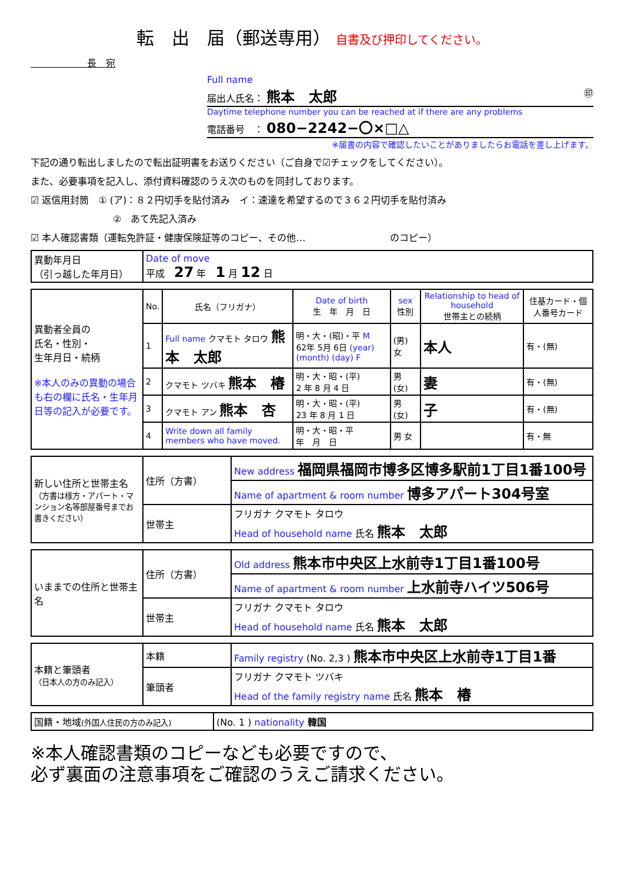転　出　届（郵送専用） 自書及び押印してください。
　　　　　　長　宛
Full name
届出人氏名： 熊本　太郎 ㊞
Daytime telephone number you can be reached at if there are any problems
電話番号　： 080−2242−〇×□△
※届書の内容で確認したいことがありましたらお電話を差し上げます。
下記の通り転出しましたので転出証明書をお送りください（ご自身で☑チェックをしてください）。
また、必要事項を記入し、添付資料確認のうえ次のものを同封しております。
☑ 返信用封筒　① (ア)：８２円切手を貼付済み　イ：速達を希望するので３６２円切手を貼付済み
②　あて先記入済み
☑ 本人確認書類（運転免許証・健康保険証等のコピー、その他…　　　　　　　　　のコピー）
| 異動年月日 （引っ越した年月日） | Date of move 平成 27 年 1 月 12 日 |
| 異動者全員の 氏名・性別・ 生年月日・続柄 ※本人のみの異動の場合も右の欄に氏名・生年月日等の記入が必要です。 | No. | 氏名（フリガナ） | Date of birth 生 年 月 日 | sex 性別 | Relationship to head of household 世帯主との続柄 | 住基カード・個人番号カード |
| | 1 | Full name クマモト タロウ 熊本 太郎 | 明・大・(昭)・平 M 62年 5月 6日 (year) (month) (day) F | (男) 女 | 本人 | 有・(無) |
| | 2 | クマモト ツバキ 熊本 椿 | 明・大・昭・(平) 2 年 8 月 4 日 | 男 (女) | 妻 | 有・(無) |
| | 3 | クマモト アン 熊本 杏 | 明・大・昭・(平) 23 年 8 月 1 日 | 男 (女) | 子 | 有・(無) |
| | 4 | Write down all family members who have moved. | 明・大・昭・平 年 月 日 | 男 女 | | 有・無 |
| 新しい住所と世帯主名 （方書は様方・アパート・マンション名等部屋番号までお書きください） | 住所（方書） | New address 福岡県福岡市博多区博多駅前1丁目1番100号 |
| | | Name of apartment & room number 博多アパート304号室 |
| | 世帯主 | フリガナ クマモト タロウ Head of household name 氏名 熊本 太郎 |
| いままでの住所と世帯主名 | 住所（方書） | Old address 熊本市中央区上水前寺1丁目1番100号 |
| | | Name of apartment & room number 上水前寺ハイツ506号 |
| | 世帯主 | フリガナ クマモト タロウ Head of household name 氏名 熊本 太郎 |
| 本籍と筆頭者 （日本人の方のみ記入） | 本籍 | Family registry (No. 2,3 ) 熊本市中央区上水前寺1丁目1番 |
| | 筆頭者 | フリガナ クマモト ツバキ Head of the family registry name 氏名 熊本 椿 |
| 国籍・地域 (外国人住民の方のみ記入) | (No. 1 ) nationality 韓国 |
※本人確認書類のコピーなども必要ですので、
必ず裏面の注意事項をご確認のうえご請求ください。